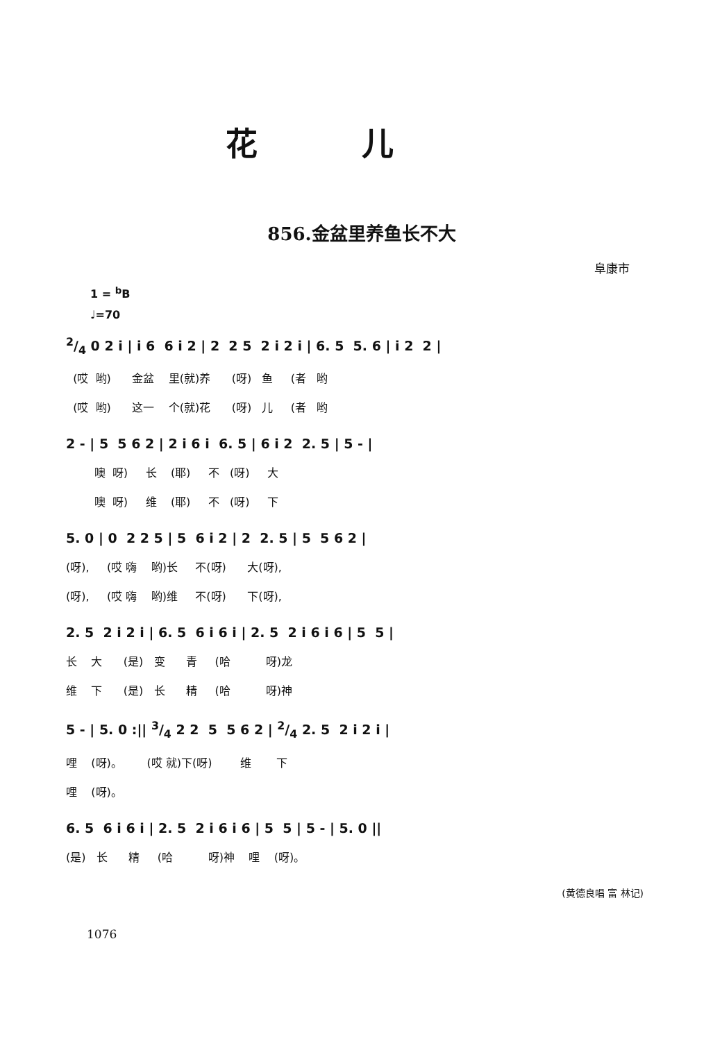花儿
856.金盆里养鱼长不大
阜康市
1 = <sup>b</sup>B
♩=70
2/4 0 2 i | i 6 6 i 2 | 2 2 5 2 i 2 i | 6. 5 5. 6 | i 2 2 |
(哎 哟) 金盆 里(就)养 (呀) 鱼 (者 哟
(哎 哟) 这一 个(就)花 (呀) 儿 (者 哟
2 - | 5 5 6 2 | 2 i 6 i 6. 5 | 6 i 2 2. 5 | 5 - |
噢 呀) 长 (耶) 不 (呀) 大
噢 呀) 维 (耶) 不 (呀) 下
5. 0 | 0 2 2 5 | 5 6 i 2 | 2 2. 5 | 5 5 6 2 |
(呀), (哎 嗨 哟)长 不(呀) 大(呀),
(呀), (哎 嗨 哟)维 不(呀) 下(呀),
2. 5 2 i 2 i | 6. 5 6 i 6 i | 2. 5 2 i 6 i 6 | 5 5 |
长 大 (是) 变 青 (哈 呀)龙
维 下 (是) 长 精 (哈 呀)神
5 - | 5. 0 :|| 3/4 2 2 5 5 6 2 | 2/4 2. 5 2 i 2 i |
哩 (呀)。 (哎 就)下(呀) 维 下
哩 (呀)。
6. 5 6 i 6 i | 2. 5 2 i 6 i 6 | 5 5 | 5 - | 5. 0 ||
(是) 长 精 (哈 呀)神 哩 (呀)。
(黄德良唱 富 林记)
1076